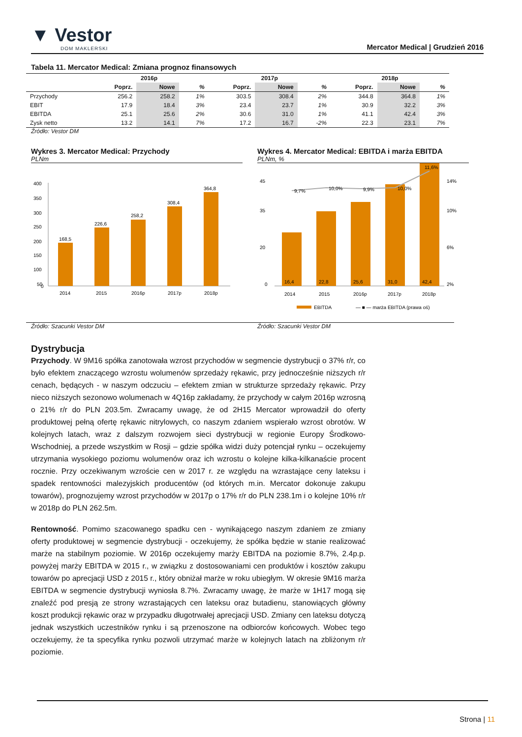▼ Vestor
DOM MAKLERSKI
Mercator Medical | Grudzień 2016
Tabela 11. Mercator Medical: Zmiana prognoz finansowych
| | 2016p | | | 2017p | | | 2018p | | |
| --- | --- | --- | --- | --- | --- | --- | --- | --- | --- |
| | Poprz. | Nowe | % | Poprz. | Nowe | % | Poprz. | Nowe | % |
| Przychody | 256.2 | 258.2 | 1% | 303.5 | 308.4 | 2% | 344.8 | 364.8 | 1% |
| EBIT | 17.9 | 18.4 | 3% | 23.4 | 23.7 | 1% | 30.9 | 32.2 | 3% |
| EBITDA | 25.1 | 25.6 | 2% | 30.6 | 31.0 | 1% | 41.1 | 42.4 | 3% |
| Zysk netto | 13.2 | 14.1 | 7% | 17.2 | 16.7 | -2% | 22.3 | 23.1 | 7% |
Źródło: Vestor DM
Wykres 3. Mercator Medical: Przychody
PLNm
400
350
300
250
200
150
100
50
0
168,5
226,6
258,2
308,4
364,8
2014
2015
2016p
2017p
2018p
Wykres 4. Mercator Medical: EBITDA i marża EBITDA
PLNm, %
45
35
20
0
14%
10%
6%
2%
9,7%
10,0%
9,9%
10,0%
11,6%
16,4
22,8
25,6
31,0
42,4
2014
2015
2016p
2017p
2018p
EBITDA
— ■ — marża EBITDA (prawa oś)
Źródło: Szacunki Vestor DM Źródło: Szacunki Vestor DM
Dystrybucja
Przychody. W 9M16 spółka zanotowała wzrost przychodów w segmencie dystrybucji o 37% r/r, co było efektem znaczącego wzrostu wolumenów sprzedaży rękawic, przy jednocześnie niższych r/r cenach, będących - w naszym odczuciu – efektem zmian w strukturze sprzedaży rękawic. Przy nieco niższych sezonowo wolumenach w 4Q16p zakładamy, że przychody w całym 2016p wzrosną o 21% r/r do PLN 203.5m. Zwracamy uwagę, że od 2H15 Mercator wprowadził do oferty produktowej pełną ofertę rękawic nitrylowych, co naszym zdaniem wspierało wzrost obrotów. W kolejnych latach, wraz z dalszym rozwojem sieci dystrybucji w regionie Europy Środkowo-Wschodniej, a przede wszystkim w Rosji – gdzie spółka widzi duży potencjał rynku – oczekujemy utrzymania wysokiego poziomu wolumenów oraz ich wzrostu o kolejne kilka-kilkanaście procent rocznie. Przy oczekiwanym wzroście cen w 2017 r. ze względu na wzrastające ceny lateksu i spadek rentowności malezyjskich producentów (od których m.in. Mercator dokonuje zakupu towarów), prognozujemy wzrost przychodów w 2017p o 17% r/r do PLN 238.1m i o kolejne 10% r/r w 2018p do PLN 262.5m.
Rentowność. Pomimo szacowanego spadku cen - wynikającego naszym zdaniem ze zmiany oferty produktowej w segmencie dystrybucji - oczekujemy, że spółka będzie w stanie realizować marże na stabilnym poziomie. W 2016p oczekujemy marży EBITDA na poziomie 8.7%, 2.4p.p. powyżej marży EBITDA w 2015 r., w związku z dostosowaniami cen produktów i kosztów zakupu towarów po aprecjacji USD z 2015 r., który obniżał marże w roku ubiegłym. W okresie 9M16 marża EBITDA w segmencie dystrybucji wyniosła 8.7%. Zwracamy uwagę, że marże w 1H17 mogą się znaleźć pod presją ze strony wzrastających cen lateksu oraz butadienu, stanowiących główny koszt produkcji rękawic oraz w przypadku długotrwałej aprecjacji USD. Zmiany cen lateksu dotyczą jednak wszystkich uczestników rynku i są przenoszone na odbiorców końcowych. Wobec tego oczekujemy, że ta specyfika rynku pozwoli utrzymać marże w kolejnych latach na zbliżonym r/r poziomie.
Strona | 11